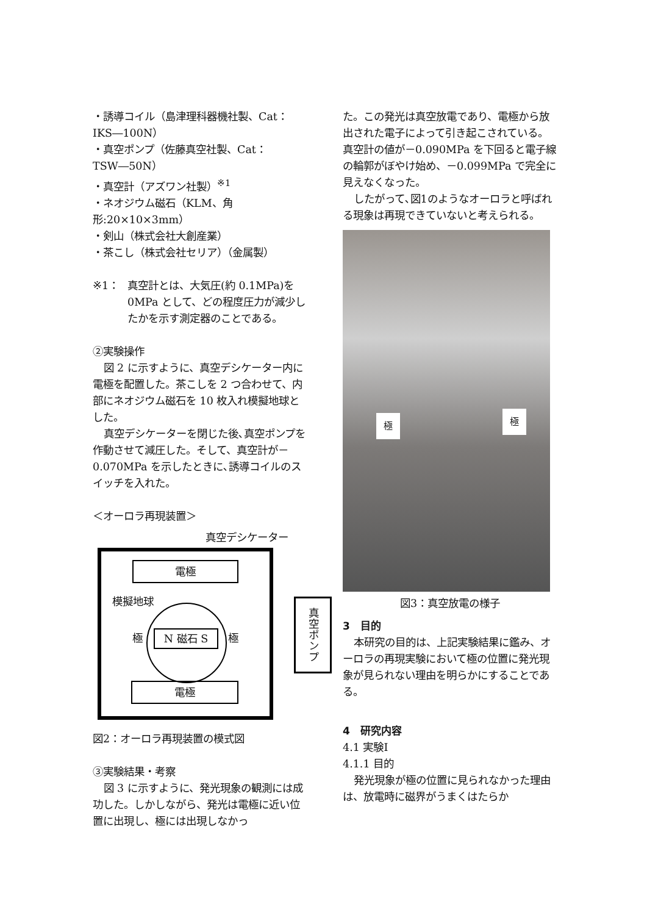・誘導コイル（島津理科器機社製、Cat：IKS―100N）
・真空ポンプ（佐藤真空社製、Cat：TSW―50N）
・真空計（アズワン社製）<sup>※1</sup>
・ネオジウム磁石（KLM、角形:20×10×3mm）
・剣山（株式会社大創産業）
・茶こし（株式会社セリア）（金属製）
※1： 真空計とは、大気圧(約 0.1MPa)を 0MPa として、どの程度圧力が減少したかを示す測定器のことである。
②実験操作
図 2 に示すように、真空デシケーター内に電極を配置した。茶こしを 2 つ合わせて、内部にネオジウム磁石を 10 枚入れ模擬地球とした。
真空デシケーターを閉じた後､真空ポンプを作動させて減圧した。そして、真空計が－0.070MPa を示したときに､誘導コイルのスイッチを入れた。
＜オーロラ再現装置＞
真空デシケーター
電極
模擬地球
極 N 磁石 S 極
真空ポンプ
電極
図2：オーロラ再現装置の模式図
③実験結果・考察
図 3 に示すように、発光現象の観測には成功した。しかしながら、発光は電極に近い位置に出現し、極には出現しなかっ
た。この発光は真空放電であり、電極から放出された電子によって引き起こされている。真空計の値が－0.090MPa を下回ると電子線の輪郭がぼやけ始め、－0.099MPa で完全に見えなくなった。
したがって､図1のようなオーロラと呼ばれる現象は再現できていないと考えられる。
極 極
図3：真空放電の様子
3　目的
本研究の目的は、上記実験結果に鑑み、オーロラの再現実験において極の位置に発光現象が見られない理由を明らかにすることである。
4　研究内容
4.1 実験Ⅰ
4.1.1 目的
発光現象が極の位置に見られなかった理由は、放電時に磁界がうまくはたらか